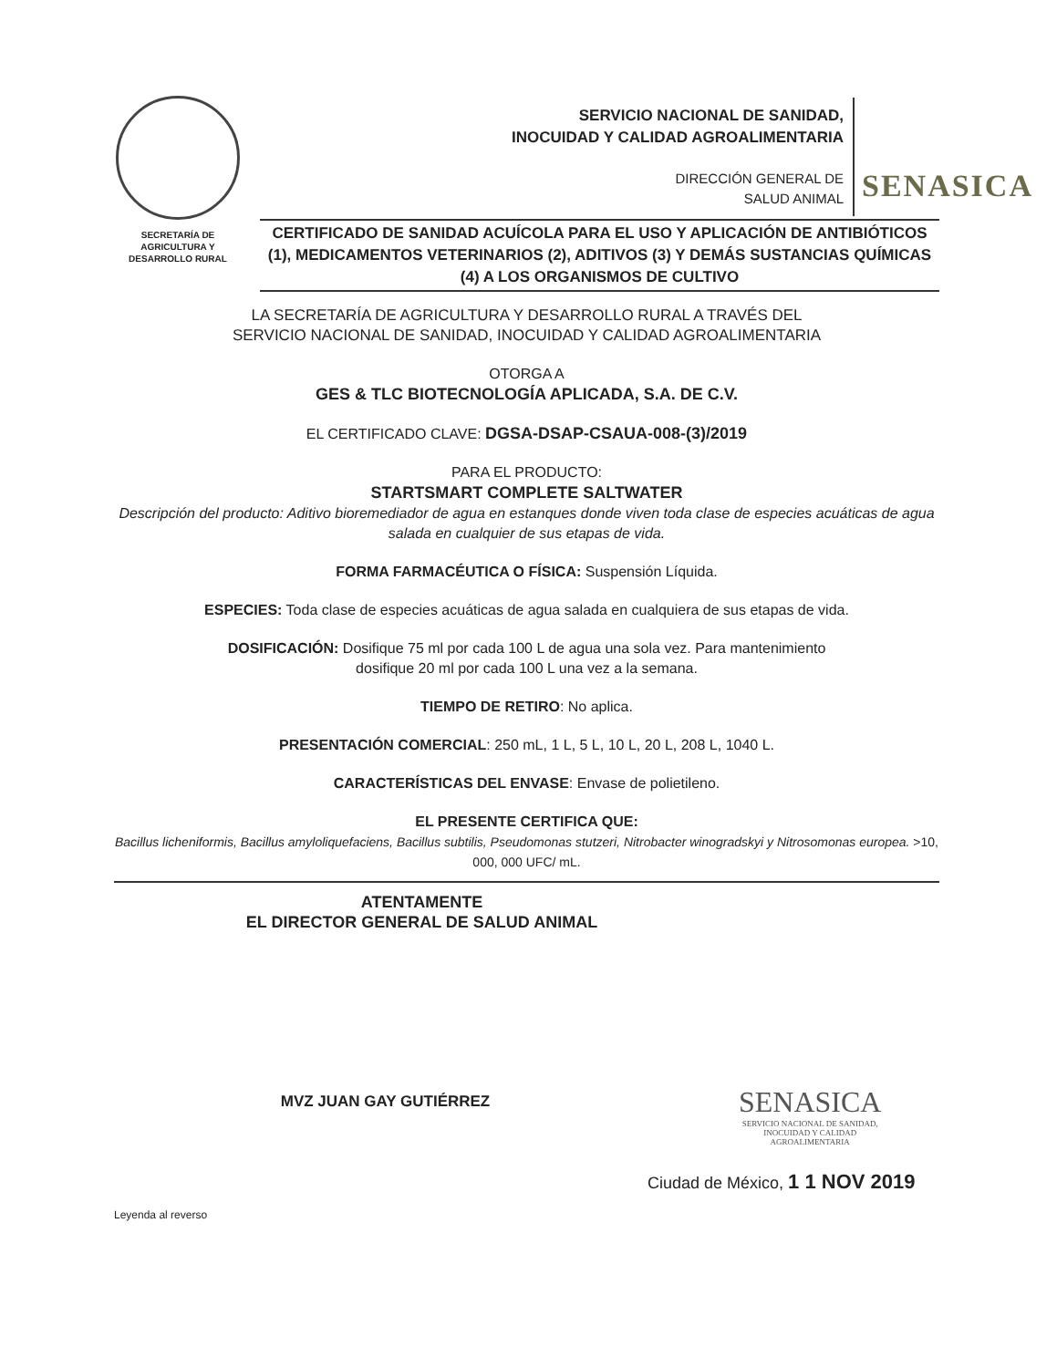SECRETARÍA DE
AGRICULTURA Y
DESARROLLO RURAL
SERVICIO NACIONAL DE SANIDAD,
INOCUIDAD Y CALIDAD AGROALIMENTARIA
DIRECCIÓN GENERAL DE
SALUD ANIMAL
SENASICA
CERTIFICADO DE SANIDAD ACUÍCOLA PARA EL USO Y APLICACIÓN DE ANTIBIÓTICOS (1), MEDICAMENTOS VETERINARIOS (2), ADITIVOS (3) Y DEMÁS SUSTANCIAS QUÍMICAS (4) A LOS ORGANISMOS DE CULTIVO
LA SECRETARÍA DE AGRICULTURA Y DESARROLLO RURAL A TRAVÉS DEL
SERVICIO NACIONAL DE SANIDAD, INOCUIDAD Y CALIDAD AGROALIMENTARIA
OTORGA A
GES & TLC BIOTECNOLOGÍA APLICADA, S.A. DE C.V.
EL CERTIFICADO CLAVE: DGSA-DSAP-CSAUA-008-(3)/2019
PARA EL PRODUCTO:
STARTSMART COMPLETE SALTWATER
Descripción del producto: Aditivo bioremediador de agua en estanques donde viven toda clase de especies acuáticas de agua salada en cualquier de sus etapas de vida.
FORMA FARMACÉUTICA O FÍSICA: Suspensión Líquida.
ESPECIES: Toda clase de especies acuáticas de agua salada en cualquiera de sus etapas de vida.
DOSIFICACIÓN: Dosifique 75 ml por cada 100 L de agua una sola vez. Para mantenimiento
dosifique 20 ml por cada 100 L una vez a la semana.
TIEMPO DE RETIRO: No aplica.
PRESENTACIÓN COMERCIAL: 250 mL, 1 L, 5 L, 10 L, 20 L, 208 L, 1040 L.
CARACTERÍSTICAS DEL ENVASE: Envase de polietileno.
EL PRESENTE CERTIFICA QUE:
Bacillus licheniformis, Bacillus amyloliquefaciens, Bacillus subtilis, Pseudomonas stutzeri, Nitrobacter winogradskyi y Nitrosomonas europea. >10, 000, 000 UFC/ mL.
ATENTAMENTE
EL DIRECTOR GENERAL DE SALUD ANIMAL
MVZ JUAN GAY GUTIÉRREZ
SENASICA
SERVICIO NACIONAL DE SANIDAD,
INOCUIDAD Y CALIDAD
AGROALIMENTARIA
Ciudad de México, 1 1 NOV 2019
Leyenda al reverso